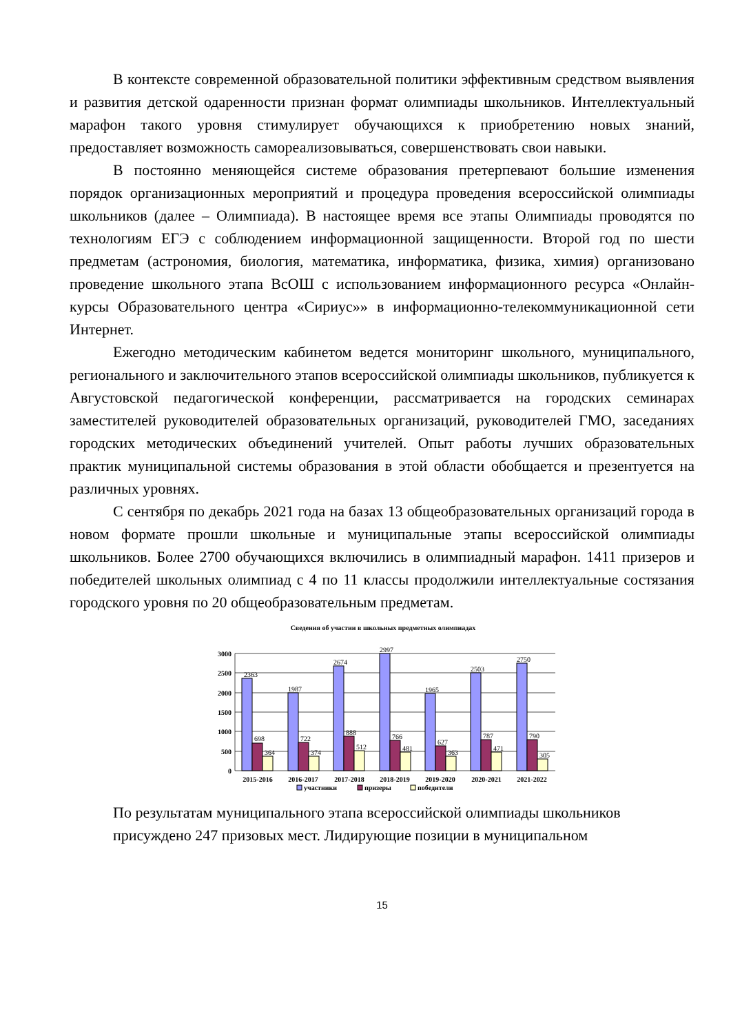В контексте современной образовательной политики эффективным средством выявления и развития детской одаренности признан формат олимпиады школьников. Интеллектуальный марафон такого уровня стимулирует обучающихся к приобретению новых знаний, предоставляет возможность самореализовываться, совершенствовать свои навыки.
В постоянно меняющейся системе образования претерпевают большие изменения порядок организационных мероприятий и процедура проведения всероссийской олимпиады школьников (далее – Олимпиада). В настоящее время все этапы Олимпиады проводятся по технологиям ЕГЭ с соблюдением информационной защищенности. Второй год по шести предметам (астрономия, биология, математика, информатика, физика, химия) организовано проведение школьного этапа ВсОШ с использованием информационного ресурса «Онлайн-курсы Образовательного центра «Сириус»» в информационно-телекоммуникационной сети Интернет.
Ежегодно методическим кабинетом ведется мониторинг школьного, муниципального, регионального и заключительного этапов всероссийской олимпиады школьников, публикуется к Августовской педагогической конференции, рассматривается на городских семинарах заместителей руководителей образовательных организаций, руководителей ГМО, заседаниях городских методических объединений учителей. Опыт работы лучших образовательных практик муниципальной системы образования в этой области обобщается и презентуется на различных уровнях.
С сентября по декабрь 2021 года на базах 13 общеобразовательных организаций города в новом формате прошли школьные и муниципальные этапы всероссийской олимпиады школьников. Более 2700 обучающихся включились в олимпиадный марафон. 1411 призеров и победителей школьных олимпиад с 4 по 11 классы продолжили интеллектуальные состязания городского уровня по 20 общеобразовательным предметам.
Сведения об участии в школьных предметных олимпиадах
3000
2500
2000
1500
1000
500
0
2363
698
364
1987
722
374
2674
888
512
2997
766
481
1965
627
363
2503
787
471
2750
790
305
2015-2016
2016-2017
2017-2018
2018-2019
2019-2020
2020-2021
2021-2022
участники
призеры
победители
По результатам муниципального этапа всероссийской олимпиады школьников присуждено 247 призовых мест. Лидирующие позиции в муниципальном
15